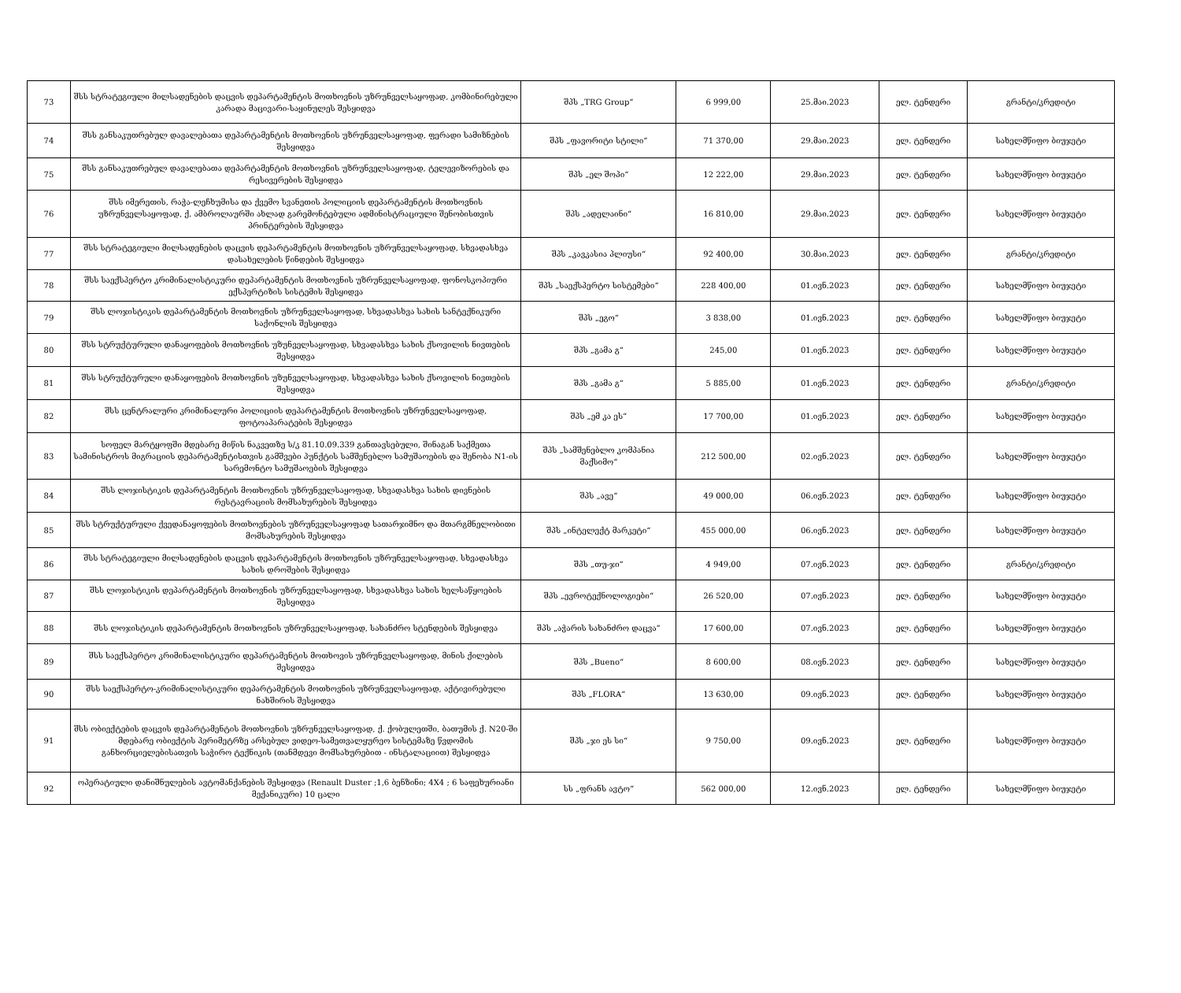| 73 | შსს სტრატეგიული მილსადენების დაცვის დეპარტამენტის მოთხოვნის უზრუნველსაყოფად, კომბინირებული კარადა მაცივარი-საყინულეს შესყიდვა | შპს „TRG Group“ | 6 999,00 | 25.მაი.2023 | ელ. ტენდერი | გრანტი/კრედიტი |
| 74 | შსს განსაკუთრებულ დავალებათა დეპარტამენტის მოთხოვნის უზრუნველსაყოფად, ფერადი სამიზნების შესყიდვა | შპს „ფავორიტი სტილი“ | 71 370,00 | 29.მაი.2023 | ელ. ტენდერი | სახელმწიფო ბიუჯეტი |
| 75 | შსს განსაკუთრებულ დავალებათა დეპარტამენტის მოთხოვნის უზრუნველსაყოფად, ტელევიზორების და რესივერების შესყიდვა | შპს „ელ შოპი“ | 12 222,00 | 29.მაი.2023 | ელ. ტენდერი | სახელმწიფო ბიუჯეტი |
| 76 | შსს იმერეთის, რაჭა-ლეჩხუმისა და ქვემო სვანეთის პოლიციის დეპარტამენტის მოთხოვნის უზრუნველსაყოფად, ქ. ამბროლაურში ახლად გარემონტებული ადმინისტრაციული შენობისთვის პრინტერების შესყიდვა | შპს „ადელაინი“ | 16 810,00 | 29.მაი.2023 | ელ. ტენდერი | სახელმწიფო ბიუჯეტი |
| 77 | შსს სტრატეგიული მილსადენების დაცვის დეპარტამენტის მოთხოვნის უზრუნველსაყოფად, სხვადასხვა დასახელების წინდების შესყიდვა | შპს „კავკასია პლიუსი“ | 92 400,00 | 30.მაი.2023 | ელ. ტენდერი | გრანტი/კრედიტი |
| 78 | შსს საექსპერტო კრიმინალისტიკური დეპარტამენტის მოთხოვნის უზრუნველსაყოფად, ფონოსკოპიური ექსპერტიზის სისტემის შესყიდვა | შპს „საექსპერტო სისტემები“ | 228 400,00 | 01.ივნ.2023 | ელ. ტენდერი | სახელმწიფო ბიუჯეტი |
| 79 | შსს ლოჯისტიკის დეპარტამენტის მოთხოვნის უზრუნველსაყოფად, სხვადასხვა სახის სანტექნიკური საქონლის შესყიდვა | შპს „ეგო“ | 3 838,00 | 01.ივნ.2023 | ელ. ტენდერი | სახელმწიფო ბიუჯეტი |
| 80 | შსს სტრუქტურული დანაყოფების მოთხოვნის უზუნველსაყოფად, სხვადასხვა სახის ქსოვილის ნივთების შესყიდვა | შპს „გამა გ“ | 245,00 | 01.ივნ.2023 | ელ. ტენდერი | სახელმწიფო ბიუჯეტი |
| 81 | შსს სტრუქტურული დანაყოფების მოთხოვნის უზუნველსაყოფად, სხვადასხვა სახის ქსოვილის ნივთების შესყიდვა | შპს „გამა გ“ | 5 885,00 | 01.ივნ.2023 | ელ. ტენდერი | გრანტი/კრედიტი |
| 82 | შსს ცენტრალური კრიმინალური პოლიციის დეპარტამენტის მოთხოვნის უზრუნველსაყოფად, ფოტოაპარატების შესყიდვა | შპს „ემ კა ეს“ | 17 700,00 | 01.ივნ.2023 | ელ. ტენდერი | სახელმწიფო ბიუჯეტი |
| 83 | სოფელ მარტყოფში მდებარე მიწის ნაკვეთზე ს/კ 81.10.09.339 განთავსებული, შინაგან საქმეთა სამინისტროს მიგრაციის დეპარტამენტისთვის გამშვები პუნქტის სამშენებლო სამუშაოების და შენობა N1-ის სარემონტო სამუშაოების შესყიდვა | შპს „სამშენებლო კომპანია მაქსიმო“ | 212 500,00 | 02.ივნ.2023 | ელ. ტენდერი | სახელმწიფო ბიუჯეტი |
| 84 | შსს ლოჯისტიკის დეპარტამენტის მოთხოვნის უზრუნველსაყოფად, სხვადასხვა სახის დივნების რესტავრაციის მომსახურების შესყიდვა | შპს „ავე“ | 49 000,00 | 06.ივნ.2023 | ელ. ტენდერი | სახელმწიფო ბიუჯეტი |
| 85 | შსს სტრუქტურული ქვედანაყოფების მოთხოვნების უზრუნველსაყოფად სათარჯიმნო და მთარგმნელობითი მომსახურების შესყიდვა | შპს „ინტელექტ მარკეტი“ | 455 000,00 | 06.ივნ.2023 | ელ. ტენდერი | სახელმწიფო ბიუჯეტი |
| 86 | შსს სტრატეგიული მილსადენების დაცვის დეპარტამენტის მოთხოვნის უზრუნველსაყოფად, სხვადასხვა სახის დროშების შესყიდვა | შპს „თუ-ჯი“ | 4 949,00 | 07.ივნ.2023 | ელ. ტენდერი | გრანტი/კრედიტი |
| 87 | შსს ლოჯისტიკის დეპარტამენტის მოთხოვნის უზრუნველსაყოფად, სხვადასხვა სახის ხელსაწყოების შესყიდვა | შპს „ევროტექნოლოგიები“ | 26 520,00 | 07.ივნ.2023 | ელ. ტენდერი | სახელმწიფო ბიუჯეტი |
| 88 | შსს ლოჯისტიკის დეპარტამენტის მოთხოვნის უზრუნველსაყოფად, სახანძრო სტენდების შესყიდვა | შპს „აჭარის სახანძრო დაცვა“ | 17 600,00 | 07.ივნ.2023 | ელ. ტენდერი | სახელმწიფო ბიუჯეტი |
| 89 | შსს საექსპერტო კრიმინალისტიკური დეპარტამენტის მოთხოვის უზრუნველსაყოფად, მინის ქილების შესყიდვა | შპს „Bueno“ | 8 600,00 | 08.ივნ.2023 | ელ. ტენდერი | სახელმწიფო ბიუჯეტი |
| 90 | შსს საექსპერტო-კრიმინალისტიკური დეპარტამენტის მოთხოვნის უზრუნველსაყოფად, აქტივირებული ნახშირის შესყიდვა | შპს „FLORA“ | 13 630,00 | 09.ივნ.2023 | ელ. ტენდერი | სახელმწიფო ბიუჯეტი |
| 91 | შსს ობიექტების დაცვის დეპარტამენტის მოთხოვნის უზრუნველსაყოფად, ქ. ქობულეთში, ბათუმის ქ. N20-ში მდებარე ობიექტის პერიმეტრზე არსებულ ვიდეო-სამეთვალყურეო სისტემაზე წვდომის განხორციელებისათვის საჭირო ტექნიკის (თანმდევი მომსახურებით - ინსტალაციით) შესყიდვა | შპს „ჯი ეს სი“ | 9 750,00 | 09.ივნ.2023 | ელ. ტენდერი | სახელმწიფო ბიუჯეტი |
| 92 | ოპერატიული დანიშნულების ავტომანქანების შესყიდვა (Renault Duster ;1,6 ბენზინი; 4X4 ; 6 საფეხურიანი მექანიკური) 10 ცალი | სს „ფრანს ავტო“ | 562 000,00 | 12.ივნ.2023 | ელ. ტენდერი | სახელმწიფო ბიუჯეტი |